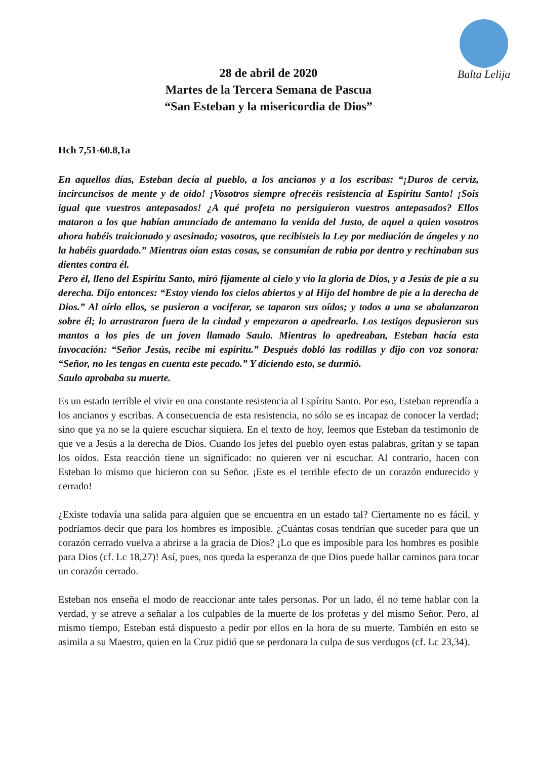Balta Lelija
28 de abril de 2020
Martes de la Tercera Semana de Pascua
“San Esteban y la misericordia de Dios”
Hch 7,51-60.8,1a
En aquellos días, Esteban decía al pueblo, a los ancianos y a los escribas: “¡Duros de cerviz, incircuncisos de mente y de oído! ¡Vosotros siempre ofrecéis resistencia al Espíritu Santo! ¡Sois igual que vuestros antepasados! ¿A qué profeta no persiguieron vuestros antepasados? Ellos mataron a los que habían anunciado de antemano la venida del Justo, de aquel a quien vosotros ahora habéis traicionado y asesinado; vosotros, que recibisteis la Ley por mediación de ángeles y no la habéis guardado.” Mientras oían estas cosas, se consumían de rabia por dentro y rechinaban sus dientes contra él.
Pero él, lleno del Espíritu Santo, miró fijamente al cielo y vio la gloria de Dios, y a Jesús de pie a su derecha. Dijo entonces: “Estoy viendo los cielos abiertos y al Hijo del hombre de pie a la derecha de Dios.” Al oírlo ellos, se pusieron a vociferar, se taparon sus oídos; y todos a una se abalanzaron sobre él; lo arrastraron fuera de la ciudad y empezaron a apedrearlo. Los testigos depusieron sus mantos a los pies de un joven llamado Saulo. Mientras lo apedreaban, Esteban hacía esta invocación: “Señor Jesús, recibe mi espíritu.” Después dobló las rodillas y dijo con voz sonora: “Señor, no les tengas en cuenta este pecado.” Y diciendo esto, se durmió.
Saulo aprobaba su muerte.
Es un estado terrible el vivir en una constante resistencia al Espíritu Santo. Por eso, Esteban reprendía a los ancianos y escribas. A consecuencia de esta resistencia, no sólo se es incapaz de conocer la verdad; sino que ya no se la quiere escuchar siquiera. En el texto de hoy, leemos que Esteban da testimonio de que ve a Jesús a la derecha de Dios. Cuando los jefes del pueblo oyen estas palabras, gritan y se tapan los oídos. Esta reacción tiene un significado: no quieren ver ni escuchar. Al contrario, hacen con Esteban lo mismo que hicieron con su Señor. ¡Este es el terrible efecto de un corazón endurecido y cerrado!
¿Existe todavía una salida para alguien que se encuentra en un estado tal? Ciertamente no es fácil, y podríamos decir que para los hombres es imposible. ¿Cuántas cosas tendrían que suceder para que un corazón cerrado vuelva a abrirse a la gracia de Dios? ¡Lo que es imposible para los hombres es posible para Dios (cf. Lc 18,27)! Así, pues, nos queda la esperanza de que Dios puede hallar caminos para tocar un corazón cerrado.
Esteban nos enseña el modo de reaccionar ante tales personas. Por un lado, él no teme hablar con la verdad, y se atreve a señalar a los culpables de la muerte de los profetas y del mismo Señor. Pero, al mismo tiempo, Esteban está dispuesto a pedir por ellos en la hora de su muerte. También en esto se asimila a su Maestro, quien en la Cruz pidió que se perdonara la culpa de sus verdugos (cf. Lc 23,34).